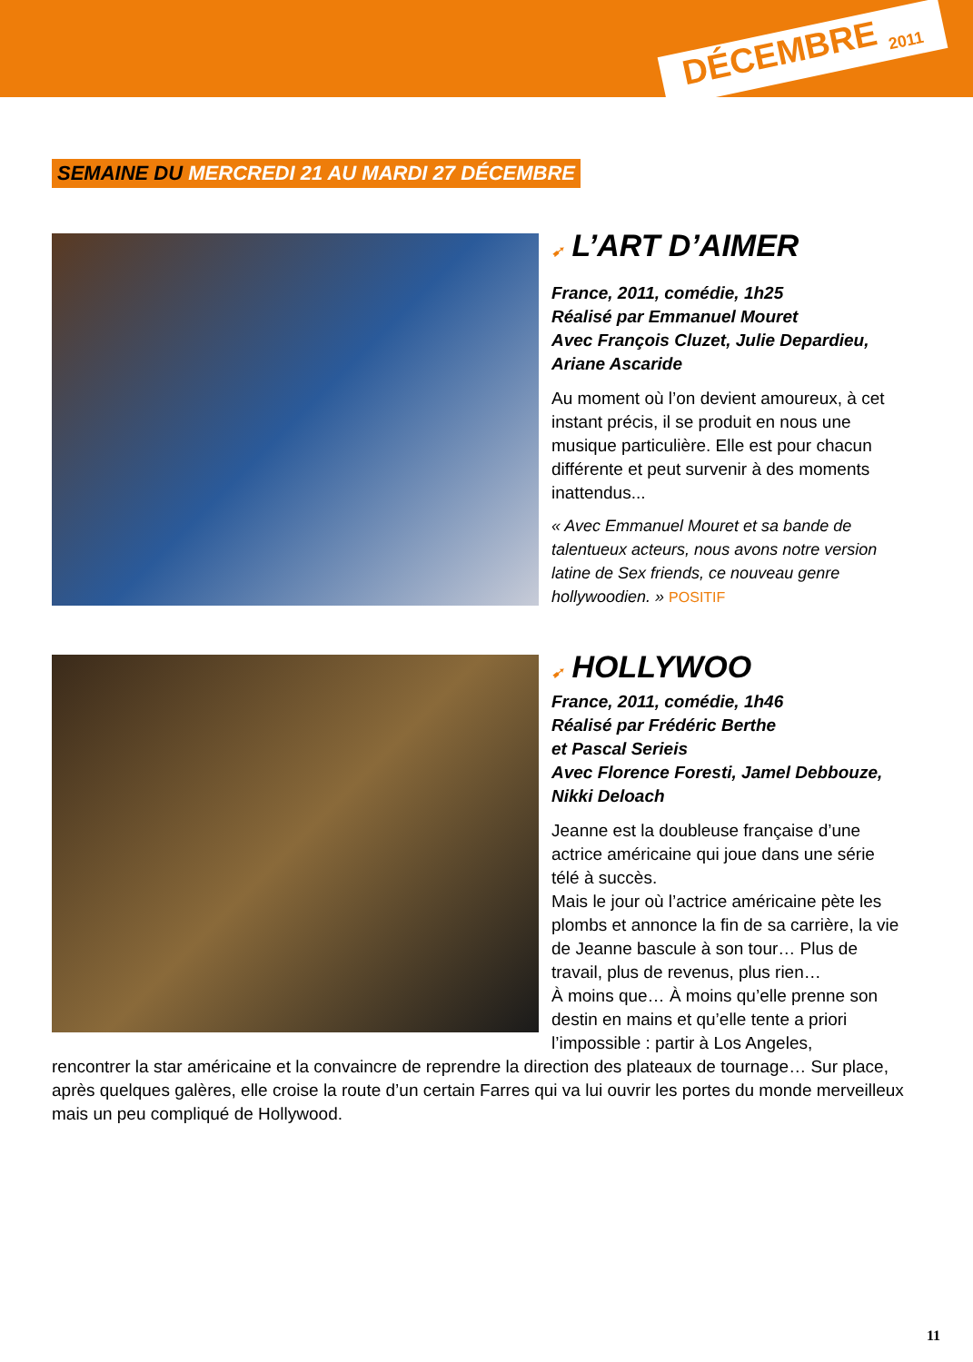DÉCEMBRE <sub>2011</sub>
SEMAINE DU MERCREDI 21 AU MARDI 27 DÉCEMBRE
➹ L’ART D’AIMER
France, 2011, comédie, 1h25
Réalisé par Emmanuel Mouret
Avec François Cluzet, Julie Depardieu, Ariane Ascaride
Au moment où l’on devient amoureux, à cet instant précis, il se produit en nous une musique particulière. Elle est pour chacun différente et peut survenir à des moments inattendus...
« Avec Emmanuel Mouret et sa bande de talentueux acteurs, nous avons notre version latine de Sex friends, ce nouveau genre hollywoodien. » POSITIF
➹ HOLLYWOO
France, 2011, comédie, 1h46
Réalisé par Frédéric Berthe
et Pascal Serieis
Avec Florence Foresti, Jamel Debbouze, Nikki Deloach
Jeanne est la doubleuse française d’une actrice américaine qui joue dans une série télé à succès.
Mais le jour où l’actrice américaine pète les plombs et annonce la fin de sa carrière, la vie de Jeanne bascule à son tour… Plus de travail, plus de revenus, plus rien…
À moins que… À moins qu’elle prenne son destin en mains et qu’elle tente a priori l’impossible : partir à Los Angeles,
rencontrer la star américaine et la convaincre de reprendre la direction des plateaux de tournage… Sur place, après quelques galères, elle croise la route d’un certain Farres qui va lui ouvrir les portes du monde merveilleux mais un peu compliqué de Hollywood.
11